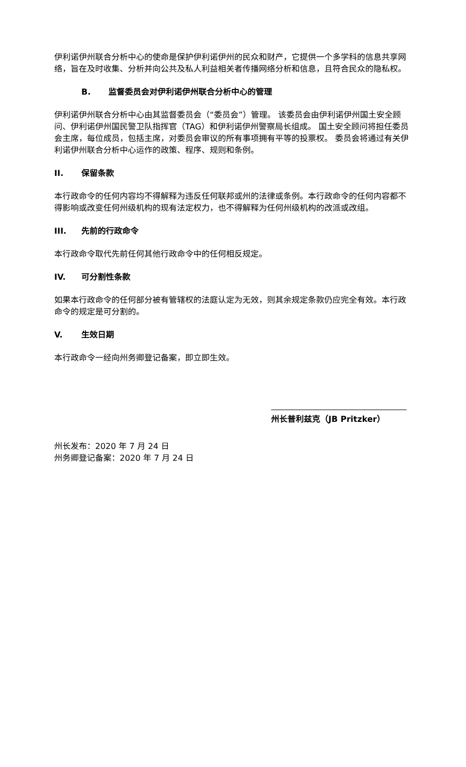伊利诺伊州联合分析中心的使命是保护伊利诺伊州的民众和财产，它提供一个多学科的信息共享网络，旨在及时收集、分析并向公共及私人利益相关者传播网络分析和信息，且符合民众的隐私权。
B. 监督委员会对伊利诺伊州联合分析中心的管理
伊利诺伊州联合分析中心由其监督委员会（“委员会”）管理。 该委员会由伊利诺伊州国土安全顾问、伊利诺伊州国民警卫队指挥官（TAG）和伊利诺伊州警察局长组成。 国土安全顾问将担任委员会主席，每位成员，包括主席，对委员会审议的所有事项拥有平等的投票权。 委员会将通过有关伊利诺伊州联合分析中心运作的政策、程序、规则和条例。
II. 保留条款
本行政命令的任何内容均不得解释为违反任何联邦或州的法律或条例。本行政命令的任何内容都不得影响或改变任何州级机构的现有法定权力，也不得解释为任何州级机构的改派或改组。
III. 先前的行政命令
本行政命令取代先前任何其他行政命令中的任何相反规定。
IV. 可分割性条款
如果本行政命令的任何部分被有管辖权的法庭认定为无效，则其余规定条款仍应完全有效。本行政命令的规定是可分割的。
V. 生效日期
本行政命令一经向州务卿登记备案，即立即生效。
州长普利兹克（JB Pritzker）
州长发布：2020 年 7 月 24 日
州务卿登记备案：2020 年 7 月 24 日